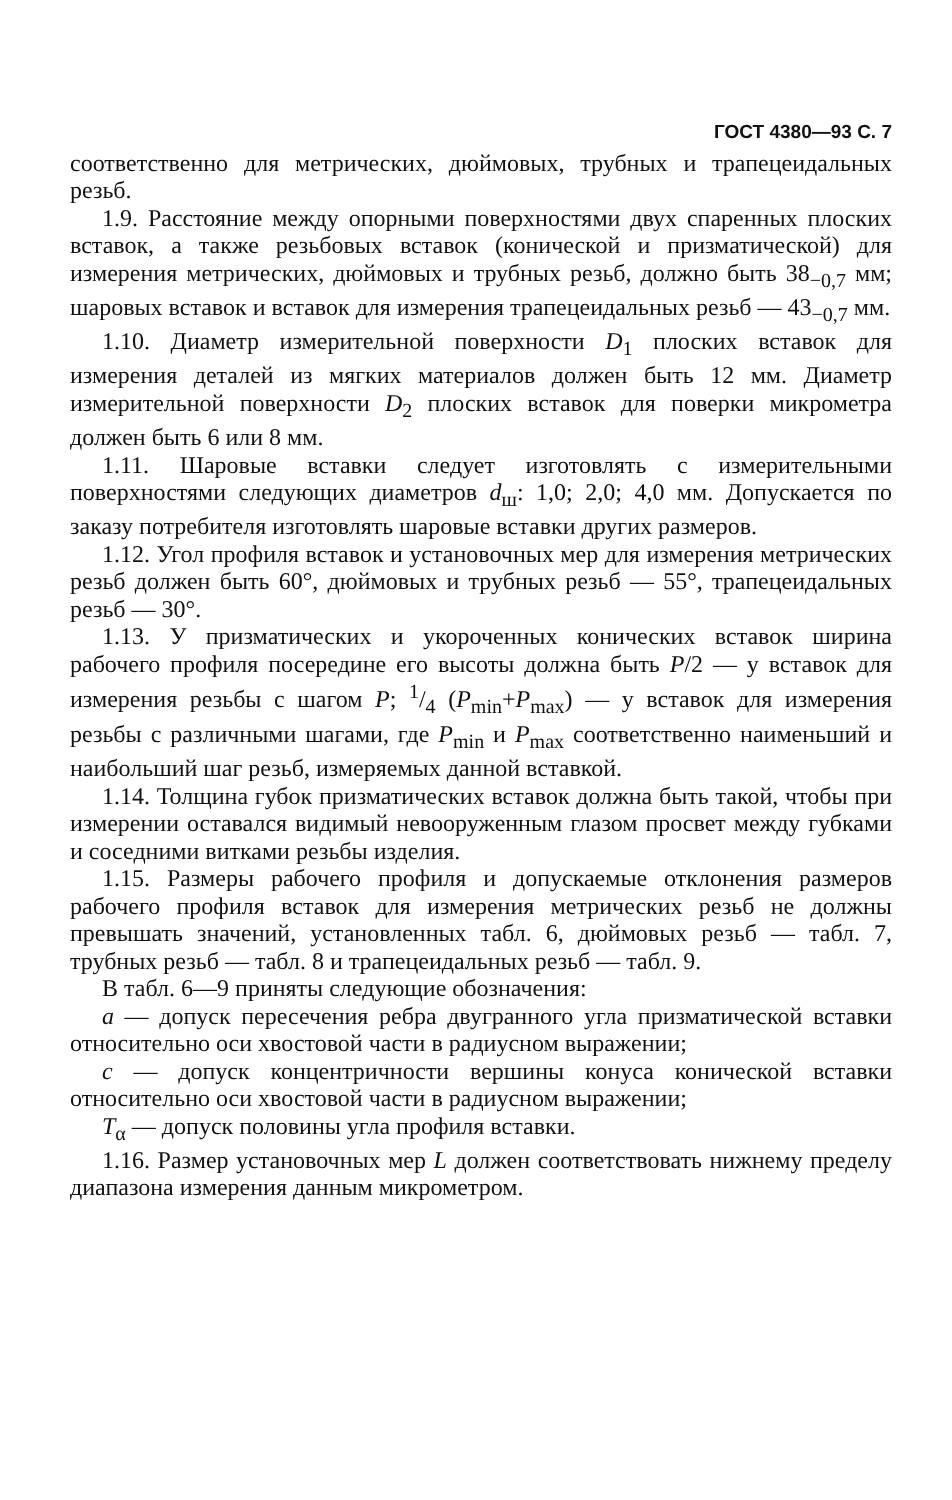ГОСТ 4380—93 С. 7
соответственно для метрических, дюймовых, трубных и трапецеидальных резьб.
1.9. Расстояние между опорными поверхностями двух спаренных плоских вставок, а также резьбовых вставок (конической и призматической) для измерения метрических, дюймовых и трубных резьб, должно быть 38<sub>−0,7</sub> мм; шаровых вставок и вставок для измерения трапецеидальных резьб — 43<sub>−0,7</sub> мм.
1.10. Диаметр измерительной поверхности D<sub>1</sub> плоских вставок для измерения деталей из мягких материалов должен быть 12 мм. Диаметр измерительной поверхности D<sub>2</sub> плоских вставок для поверки микрометра должен быть 6 или 8 мм.
1.11. Шаровые вставки следует изготовлять с измерительными поверхностями следующих диаметров d<sub>ш</sub>: 1,0; 2,0; 4,0 мм. Допускается по заказу потребителя изготовлять шаровые вставки других размеров.
1.12. Угол профиля вставок и установочных мер для измерения метрических резьб должен быть 60°, дюймовых и трубных резьб — 55°, трапецеидальных резьб — 30°.
1.13. У призматических и укороченных конических вставок ширина рабочего профиля посередине его высоты должна быть P/2 — у вставок для измерения резьбы с шагом P; 1/4 (P<sub>min</sub>+P<sub>max</sub>) — у вставок для измерения резьбы с различными шагами, где P<sub>min</sub> и P<sub>max</sub> соответственно наименьший и наибольший шаг резьб, измеряемых данной вставкой.
1.14. Толщина губок призматических вставок должна быть такой, чтобы при измерении оставался видимый невооруженным глазом просвет между губками и соседними витками резьбы изделия.
1.15. Размеры рабочего профиля и допускаемые отклонения размеров рабочего профиля вставок для измерения метрических резьб не должны превышать значений, установленных табл. 6, дюймовых резьб — табл. 7, трубных резьб — табл. 8 и трапецеидальных резьб — табл. 9.
В табл. 6—9 приняты следующие обозначения:
a — допуск пересечения ребра двугранного угла призматической вставки относительно оси хвостовой части в радиусном выражении;
c — допуск концентричности вершины конуса конической вставки относительно оси хвостовой части в радиусном выражении;
T<sub>α</sub> — допуск половины угла профиля вставки.
1.16. Размер установочных мер L должен соответствовать нижнему пределу диапазона измерения данным микрометром.